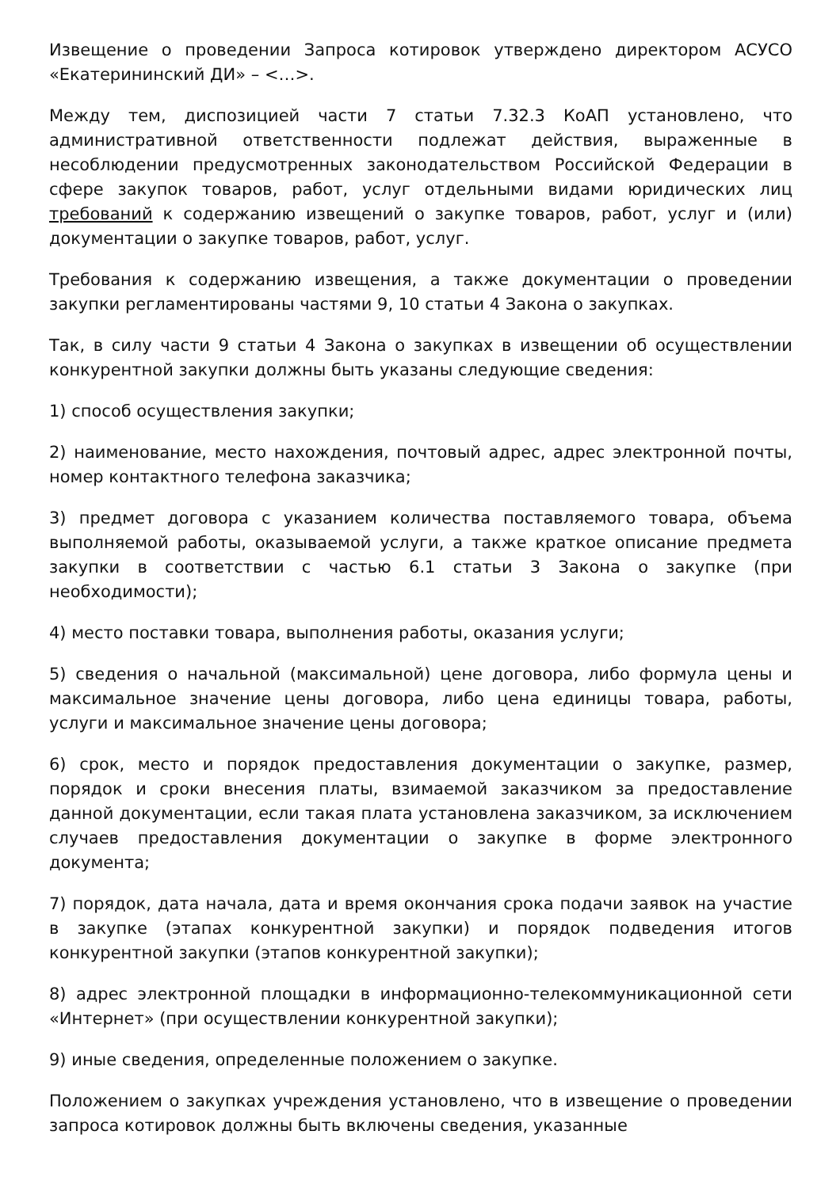Извещение о проведении Запроса котировок утверждено директором АСУСО «Екатерининский ДИ» – <…>.
Между тем, диспозицией части 7 статьи 7.32.3 КоАП установлено, что административной ответственности подлежат действия, выраженные в несоблюдении предусмотренных законодательством Российской Федерации в сфере закупок товаров, работ, услуг отдельными видами юридических лиц требований к содержанию извещений о закупке товаров, работ, услуг и (или) документации о закупке товаров, работ, услуг.
Требования к содержанию извещения, а также документации о проведении закупки регламентированы частями 9, 10 статьи 4 Закона о закупках.
Так, в силу части 9 статьи 4 Закона о закупках в извещении об осуществлении конкурентной закупки должны быть указаны следующие сведения:
1) способ осуществления закупки;
2) наименование, место нахождения, почтовый адрес, адрес электронной почты, номер контактного телефона заказчика;
3) предмет договора с указанием количества поставляемого товара, объема выполняемой работы, оказываемой услуги, а также краткое описание предмета закупки в соответствии с частью 6.1 статьи 3 Закона о закупке (при необходимости);
4) место поставки товара, выполнения работы, оказания услуги;
5) сведения о начальной (максимальной) цене договора, либо формула цены и максимальное значение цены договора, либо цена единицы товара, работы, услуги и максимальное значение цены договора;
6) срок, место и порядок предоставления документации о закупке, размер, порядок и сроки внесения платы, взимаемой заказчиком за предоставление данной документации, если такая плата установлена заказчиком, за исключением случаев предоставления документации о закупке в форме электронного документа;
7) порядок, дата начала, дата и время окончания срока подачи заявок на участие в закупке (этапах конкурентной закупки) и порядок подведения итогов конкурентной закупки (этапов конкурентной закупки);
8) адрес электронной площадки в информационно-телекоммуникационной сети «Интернет» (при осуществлении конкурентной закупки);
9) иные сведения, определенные положением о закупке.
Положением о закупках учреждения установлено, что в извещение о проведении запроса котировок должны быть включены сведения, указанные